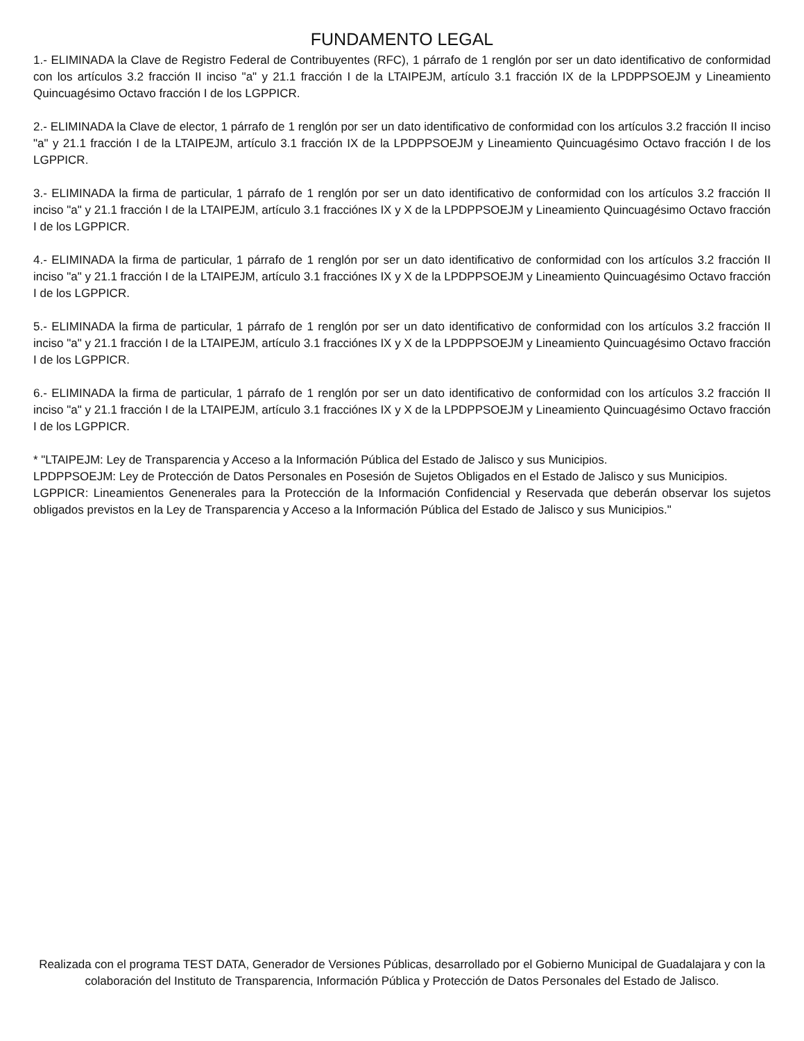FUNDAMENTO LEGAL
1.- ELIMINADA la Clave de Registro Federal de Contribuyentes (RFC), 1 párrafo de 1 renglón por ser un dato identificativo de conformidad con los artículos 3.2 fracción II inciso "a" y 21.1 fracción I de la LTAIPEJM, artículo 3.1 fracción IX de la LPDPPSOEJM y Lineamiento Quincuagésimo Octavo fracción I de los LGPPICR.
2.- ELIMINADA la Clave de elector, 1 párrafo de 1 renglón por ser un dato identificativo de conformidad con los artículos 3.2 fracción II inciso "a" y 21.1 fracción I de la LTAIPEJM, artículo 3.1 fracción IX de la LPDPPSOEJM y Lineamiento Quincuagésimo Octavo fracción I de los LGPPICR.
3.- ELIMINADA la firma de particular, 1 párrafo de 1 renglón por ser un dato identificativo de conformidad con los artículos 3.2 fracción II inciso "a" y 21.1 fracción I de la LTAIPEJM, artículo 3.1 fracciónes IX y X de la LPDPPSOEJM y Lineamiento Quincuagésimo Octavo fracción I de los LGPPICR.
4.- ELIMINADA la firma de particular, 1 párrafo de 1 renglón por ser un dato identificativo de conformidad con los artículos 3.2 fracción II inciso "a" y 21.1 fracción I de la LTAIPEJM, artículo 3.1 fracciónes IX y X de la LPDPPSOEJM y Lineamiento Quincuagésimo Octavo fracción I de los LGPPICR.
5.- ELIMINADA la firma de particular, 1 párrafo de 1 renglón por ser un dato identificativo de conformidad con los artículos 3.2 fracción II inciso "a" y 21.1 fracción I de la LTAIPEJM, artículo 3.1 fracciónes IX y X de la LPDPPSOEJM y Lineamiento Quincuagésimo Octavo fracción I de los LGPPICR.
6.- ELIMINADA la firma de particular, 1 párrafo de 1 renglón por ser un dato identificativo de conformidad con los artículos 3.2 fracción II inciso "a" y 21.1 fracción I de la LTAIPEJM, artículo 3.1 fracciónes IX y X de la LPDPPSOEJM y Lineamiento Quincuagésimo Octavo fracción I de los LGPPICR.
* "LTAIPEJM: Ley de Transparencia y Acceso a la Información Pública del Estado de Jalisco y sus Municipios.
LPDPPSOEJM: Ley de Protección de Datos Personales en Posesión de Sujetos Obligados en el Estado de Jalisco y sus Municipios.
LGPPICR: Lineamientos Genenerales para la Protección de la Información Confidencial y Reservada que deberán observar los sujetos obligados previstos en la Ley de Transparencia y Acceso a la Información Pública del Estado de Jalisco y sus Municipios."
Realizada con el programa TEST DATA, Generador de Versiones Públicas, desarrollado por el Gobierno Municipal de Guadalajara y con la colaboración del Instituto de Transparencia, Información Pública y Protección de Datos Personales del Estado de Jalisco.